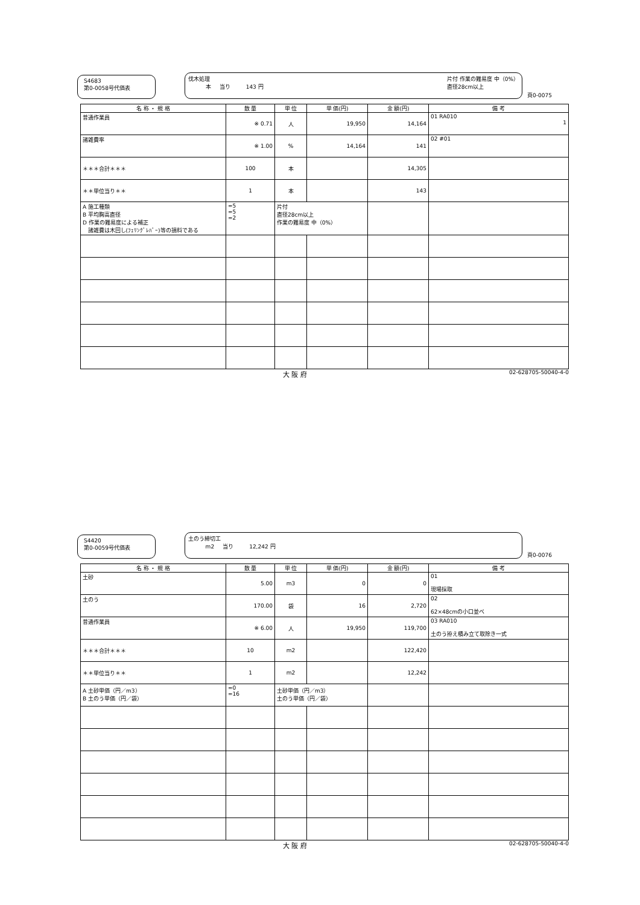S4683
第0-0058号代価表
伐木処理
本 当り 143 円
片付 作業の難易度 中（0%）
直径28cm以上
頁0-0075
| 名 称 ・ 規 格 | 数 量 | 単 位 | 単 価(円) | 金 額(円) | 備 考 |
| --- | --- | --- | --- | --- | --- |
| 普通作業員 | ※ 0.71 | 人 | 19,950 | 14,164 | 01 RA010 1 |
| 諸雑費率 | ※ 1.00 | % | 14,164 | 141 | 02 #01 |
| ＊＊＊合計＊＊＊ | 100 | 本 | | 14,305 | |
| ＊＊単位当り＊＊ | 1 | 本 | | 143 | |
| A 施工種類 B 平均胸高直径 D 作業の難易度による補正 諸雑費は木回し(ﾌｪﾘﾝｸﾞﾚﾊﾞｰ)等の損料である | =5 =5 =2 | 片付 直径28cm以上 作業の難易度 中（0%） | | | |
大 阪 府 02-628705-50040-4-0
S4420
第0-0059号代価表
土のう締切工
m2 当り 12,242 円
頁0-0076
| 名 称 ・ 規 格 | 数 量 | 単 位 | 単 価(円) | 金 額(円) | 備 考 |
| --- | --- | --- | --- | --- | --- |
| 土砂 | 5.00 | m3 | 0 | 0 | 01 現場採取 |
| 土のう | 170.00 | 袋 | 16 | 2,720 | 02 62×48cmの小口並べ |
| 普通作業員 | ※ 6.00 | 人 | 19,950 | 119,700 | 03 RA010 土のう拵え積み立て取除き一式 |
| ＊＊＊合計＊＊＊ | 10 | m2 | | 122,420 | |
| ＊＊単位当り＊＊ | 1 | m2 | | 12,242 | |
| A 土砂単価（円／m3） B 土のう単価（円／袋） | =0 =16 | 土砂単価（円／m3） 土のう単価（円／袋） | | | |
大 阪 府 02-628705-50040-4-0